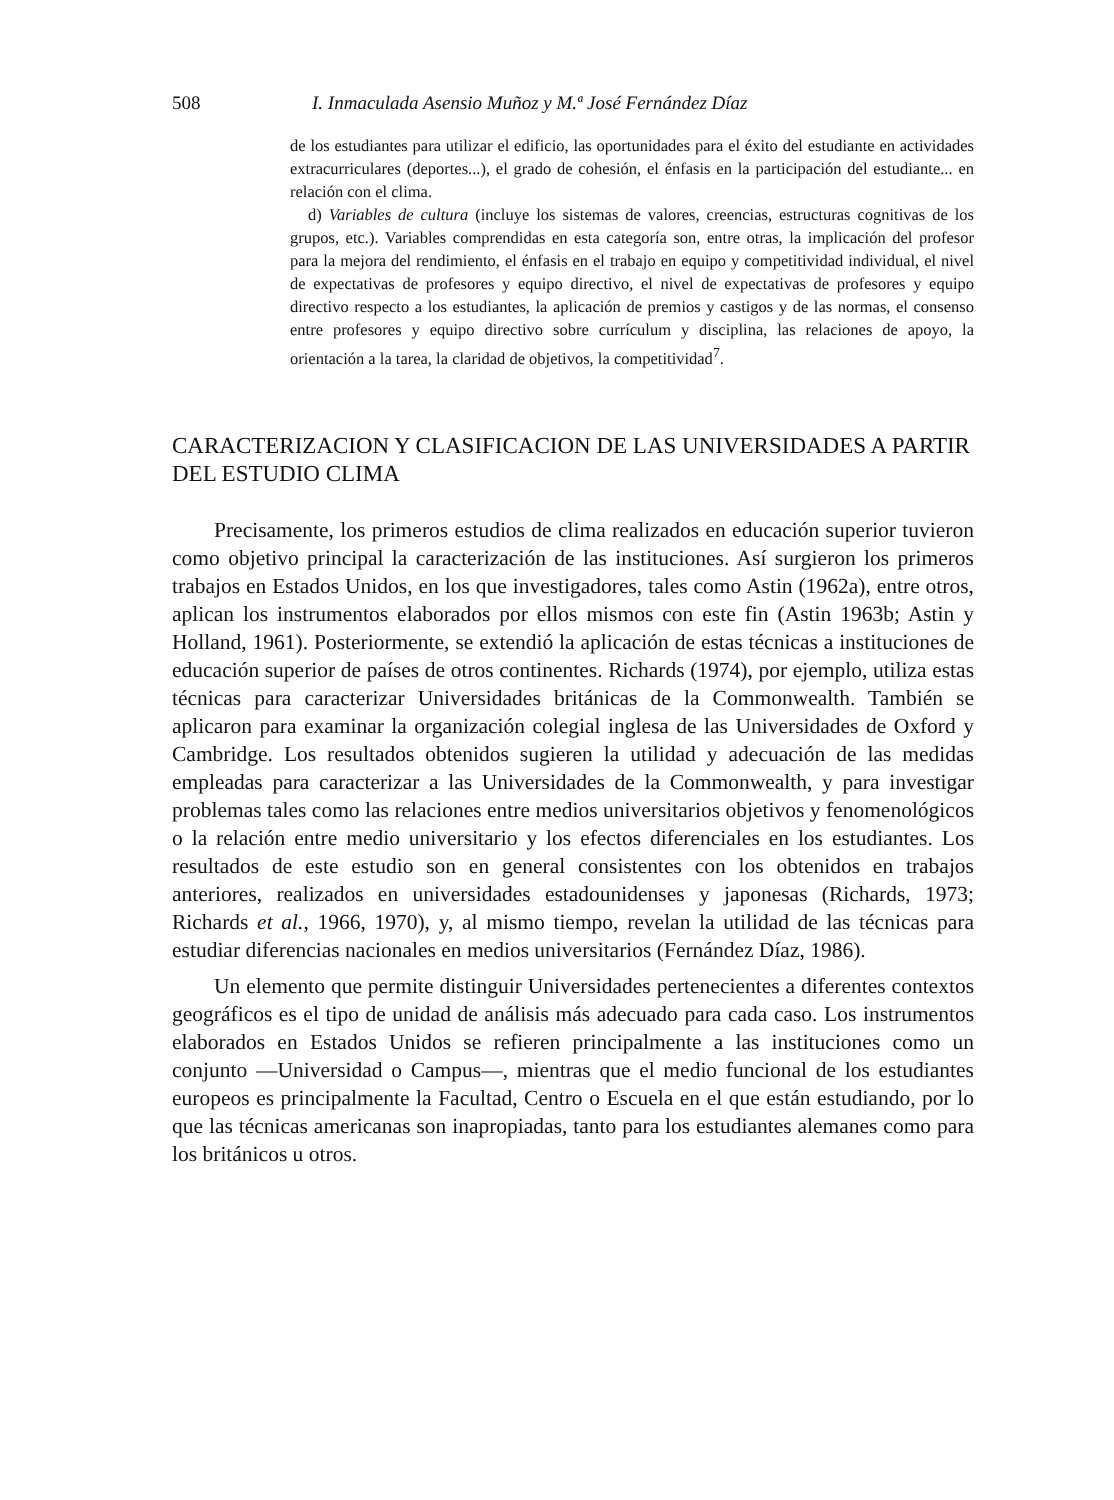508 I. Inmaculada Asensio Muñoz y M.ª José Fernández Díaz
de los estudiantes para utilizar el edificio, las oportunidades para el éxito del estudiante en actividades extracurriculares (deportes...), el grado de cohesión, el énfasis en la participación del estudiante... en relación con el clima.
d) Variables de cultura (incluye los sistemas de valores, creencias, estructuras cognitivas de los grupos, etc.). Variables comprendidas en esta categoría son, entre otras, la implicación del profesor para la mejora del rendimiento, el énfasis en el trabajo en equipo y competitividad individual, el nivel de expectativas de profesores y equipo directivo, el nivel de expectativas de profesores y equipo directivo respecto a los estudiantes, la aplicación de premios y castigos y de las normas, el consenso entre profesores y equipo directivo sobre currículum y disciplina, las relaciones de apoyo, la orientación a la tarea, la claridad de objetivos, la competitividad<sup>7</sup>.
CARACTERIZACION Y CLASIFICACION DE LAS UNIVERSIDADES A PARTIR DEL ESTUDIO CLIMA
Precisamente, los primeros estudios de clima realizados en educación superior tuvieron como objetivo principal la caracterización de las instituciones. Así surgieron los primeros trabajos en Estados Unidos, en los que investigadores, tales como Astin (1962a), entre otros, aplican los instrumentos elaborados por ellos mismos con este fin (Astin 1963b; Astin y Holland, 1961). Posteriormente, se extendió la aplicación de estas técnicas a instituciones de educación superior de países de otros continentes. Richards (1974), por ejemplo, utiliza estas técnicas para caracterizar Universidades británicas de la Commonwealth. También se aplicaron para examinar la organización colegial inglesa de las Universidades de Oxford y Cambridge. Los resultados obtenidos sugieren la utilidad y adecuación de las medidas empleadas para caracterizar a las Universidades de la Commonwealth, y para investigar problemas tales como las relaciones entre medios universitarios objetivos y fenomenológicos o la relación entre medio universitario y los efectos diferenciales en los estudiantes. Los resultados de este estudio son en general consistentes con los obtenidos en trabajos anteriores, realizados en universidades estadounidenses y japonesas (Richards, 1973; Richards et al., 1966, 1970), y, al mismo tiempo, revelan la utilidad de las técnicas para estudiar diferencias nacionales en medios universitarios (Fernández Díaz, 1986).
Un elemento que permite distinguir Universidades pertenecientes a diferentes contextos geográficos es el tipo de unidad de análisis más adecuado para cada caso. Los instrumentos elaborados en Estados Unidos se refieren principalmente a las instituciones como un conjunto —Universidad o Campus—, mientras que el medio funcional de los estudiantes europeos es principalmente la Facultad, Centro o Escuela en el que están estudiando, por lo que las técnicas americanas son inapropiadas, tanto para los estudiantes alemanes como para los británicos u otros.